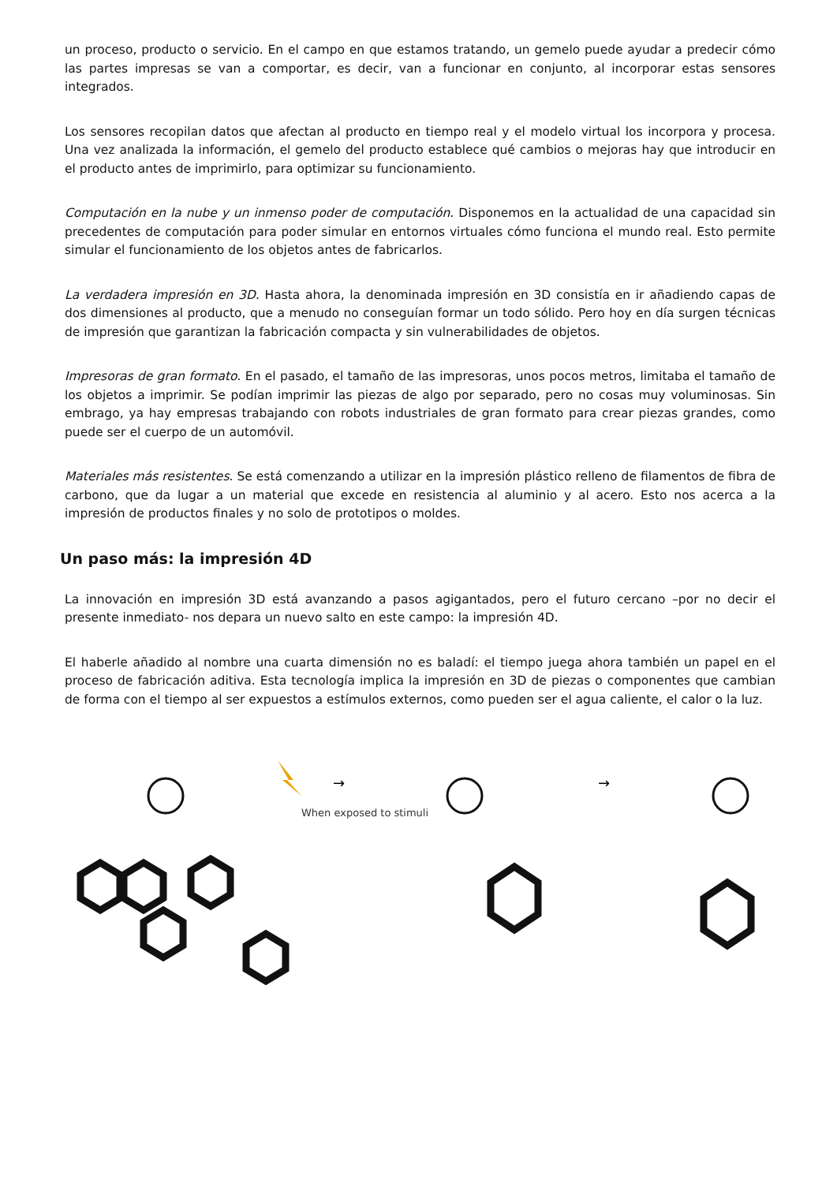un proceso, producto o servicio. En el campo en que estamos tratando, un gemelo puede ayudar a predecir cómo las partes impresas se van a comportar, es decir, van a funcionar en conjunto, al incorporar estas sensores integrados.
Los sensores recopilan datos que afectan al producto en tiempo real y el modelo virtual los incorpora y procesa. Una vez analizada la información, el gemelo del producto establece qué cambios o mejoras hay que introducir en el producto antes de imprimirlo, para optimizar su funcionamiento.
Computación en la nube y un inmenso poder de computación. Disponemos en la actualidad de una capacidad sin precedentes de computación para poder simular en entornos virtuales cómo funciona el mundo real. Esto permite simular el funcionamiento de los objetos antes de fabricarlos.
La verdadera impresión en 3D. Hasta ahora, la denominada impresión en 3D consistía en ir añadiendo capas de dos dimensiones al producto, que a menudo no conseguían formar un todo sólido. Pero hoy en día surgen técnicas de impresión que garantizan la fabricación compacta y sin vulnerabilidades de objetos.
Impresoras de gran formato. En el pasado, el tamaño de las impresoras, unos pocos metros, limitaba el tamaño de los objetos a imprimir. Se podían imprimir las piezas de algo por separado, pero no cosas muy voluminosas. Sin embrago, ya hay empresas trabajando con robots industriales de gran formato para crear piezas grandes, como puede ser el cuerpo de un automóvil.
Materiales más resistentes. Se está comenzando a utilizar en la impresión plástico relleno de filamentos de fibra de carbono, que da lugar a un material que excede en resistencia al aluminio y al acero. Esto nos acerca a la impresión de productos finales y no solo de prototipos o moldes.
Un paso más: la impresión 4D
La innovación en impresión 3D está avanzando a pasos agigantados, pero el futuro cercano –por no decir el presente inmediato- nos depara un nuevo salto en este campo: la impresión 4D.
El haberle añadido al nombre una cuarta dimensión no es baladí: el tiempo juega ahora también un papel en el proceso de fabricación aditiva. Esta tecnología implica la impresión en 3D de piezas o componentes que cambian de forma con el tiempo al ser expuestos a estímulos externos, como pueden ser el agua caliente, el calor o la luz.
→
→
When exposed to stimuli